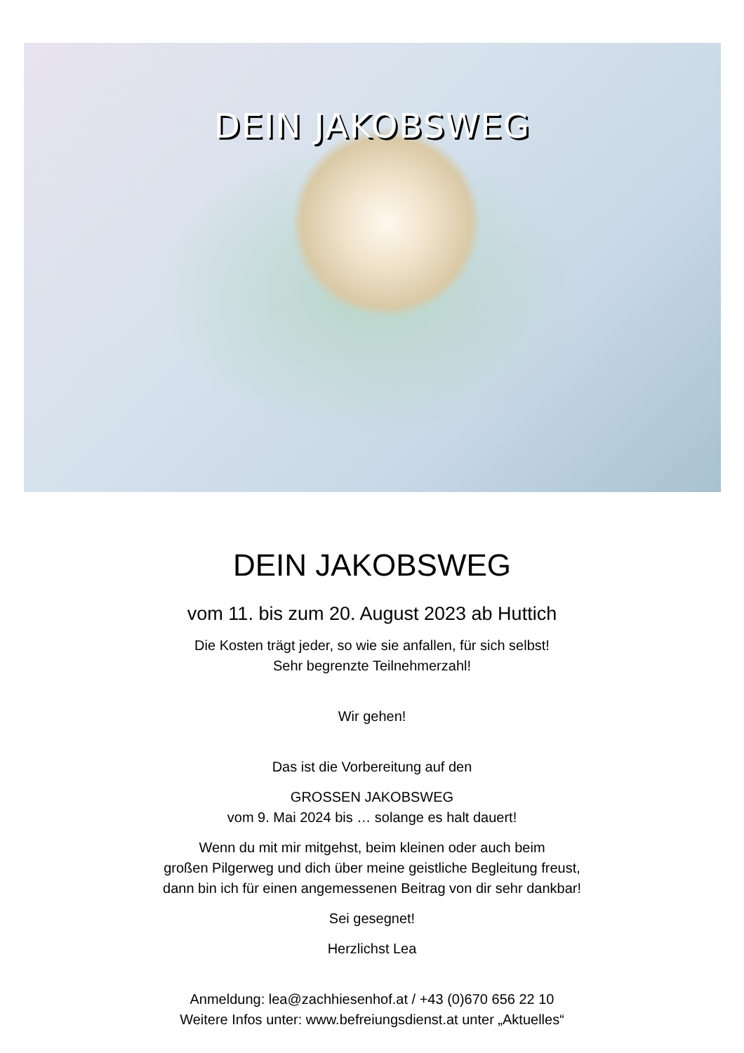DEIN JAKOBSWEG
DEIN JAKOBSWEG
vom 11. bis zum 20. August 2023 ab Huttich
Die Kosten trägt jeder, so wie sie anfallen, für sich selbst!
Sehr begrenzte Teilnehmerzahl!
Wir gehen!
Das ist die Vorbereitung auf den
GROSSEN JAKOBSWEG
vom 9. Mai 2024 bis … solange es halt dauert!
Wenn du mit mir mitgehst, beim kleinen oder auch beim
großen Pilgerweg und dich über meine geistliche Begleitung freust,
dann bin ich für einen angemessenen Beitrag von dir sehr dankbar!
Sei gesegnet!
Herzlichst Lea
Anmeldung: lea@zachhiesenhof.at / +43 (0)670 656 22 10
Weitere Infos unter: www.befreiungsdienst.at unter „Aktuelles“